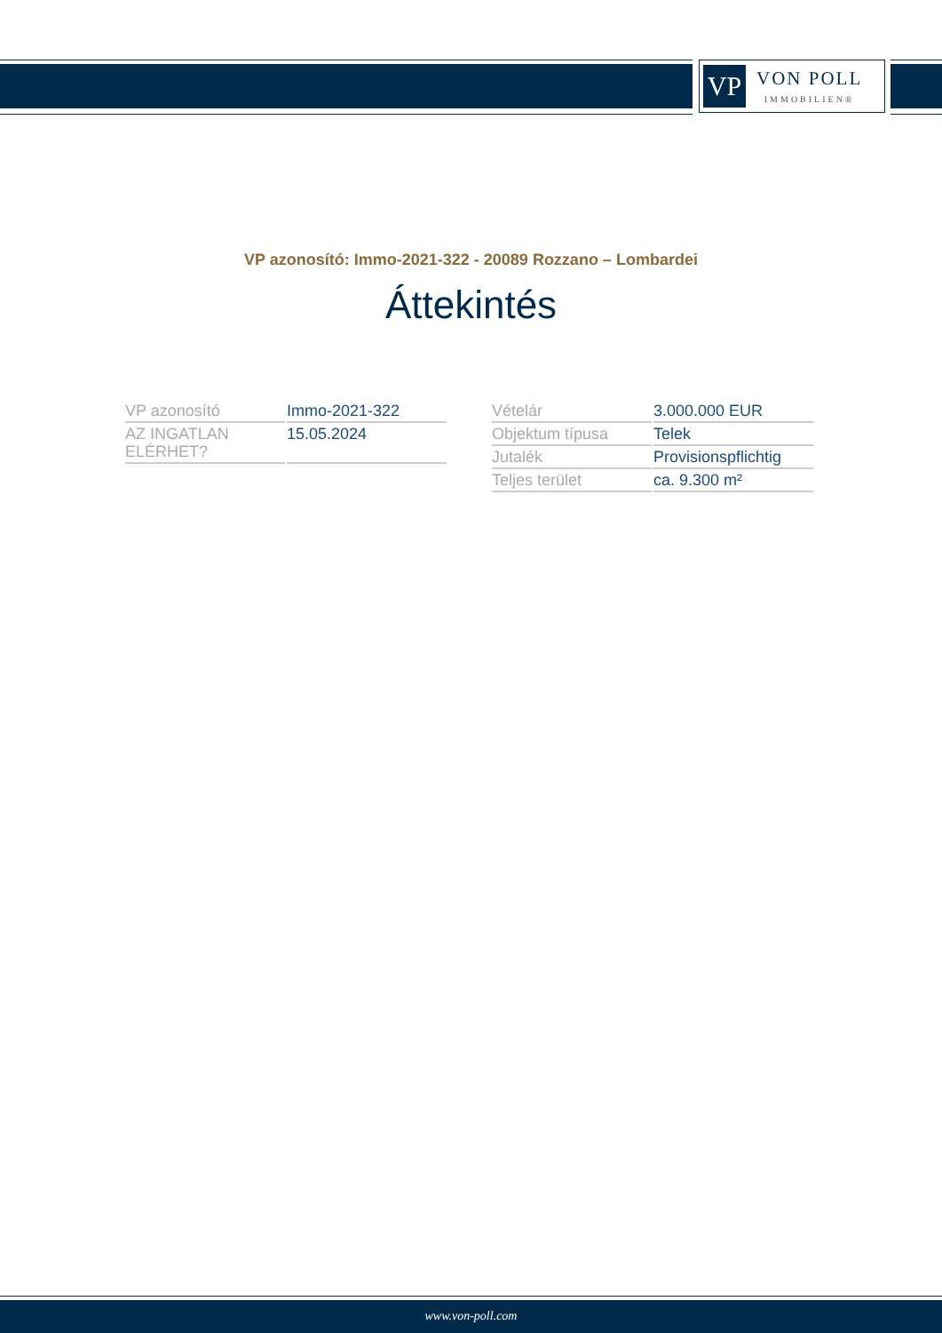VP
VON POLL
IMMOBILIEN®
VP azonosító: Immo-2021-322 - 20089 Rozzano – Lombardei
Áttekintés
| VP azonosító | Immo-2021-322 |
| AZ INGATLAN ELÉRHET? | 15.05.2024 |
| Vételár | 3.000.000 EUR |
| Objektum típusa | Telek |
| Jutalék | Provisionspflichtig |
| Teljes terület | ca. 9.300 m² |
www.von-poll.com